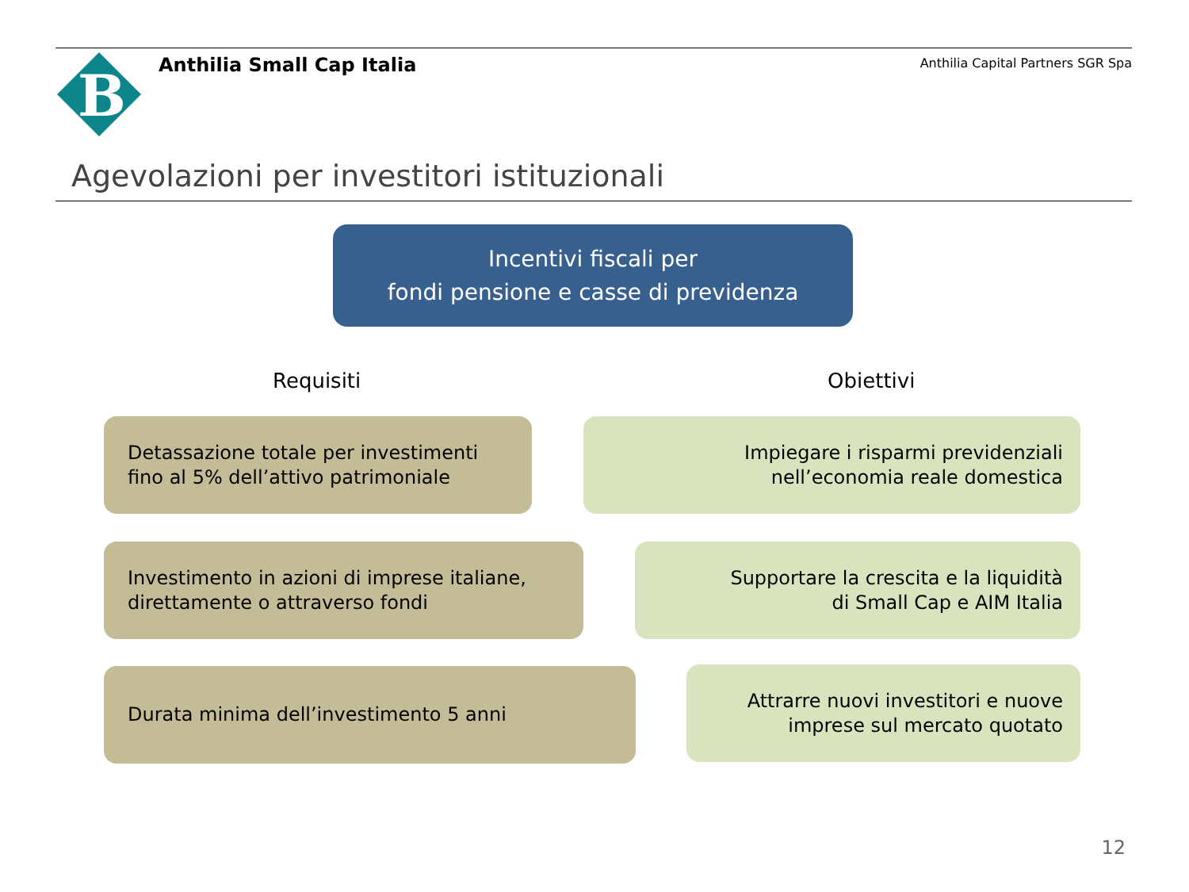B
Anthilia Small Cap Italia
Anthilia Capital Partners SGR Spa
Agevolazioni per investitori istituzionali
Incentivi fiscali per
fondi pensione e casse di previdenza
Requisiti Obiettivi
Detassazione totale per investimenti
fino al 5% dell’attivo patrimoniale
Impiegare i risparmi previdenziali
nell’economia reale domestica
Investimento in azioni di imprese italiane,
direttamente o attraverso fondi
Supportare la crescita e la liquidità
di Small Cap e AIM Italia
Durata minima dell’investimento 5 anni
Attrarre nuovi investitori e nuove
imprese sul mercato quotato
12